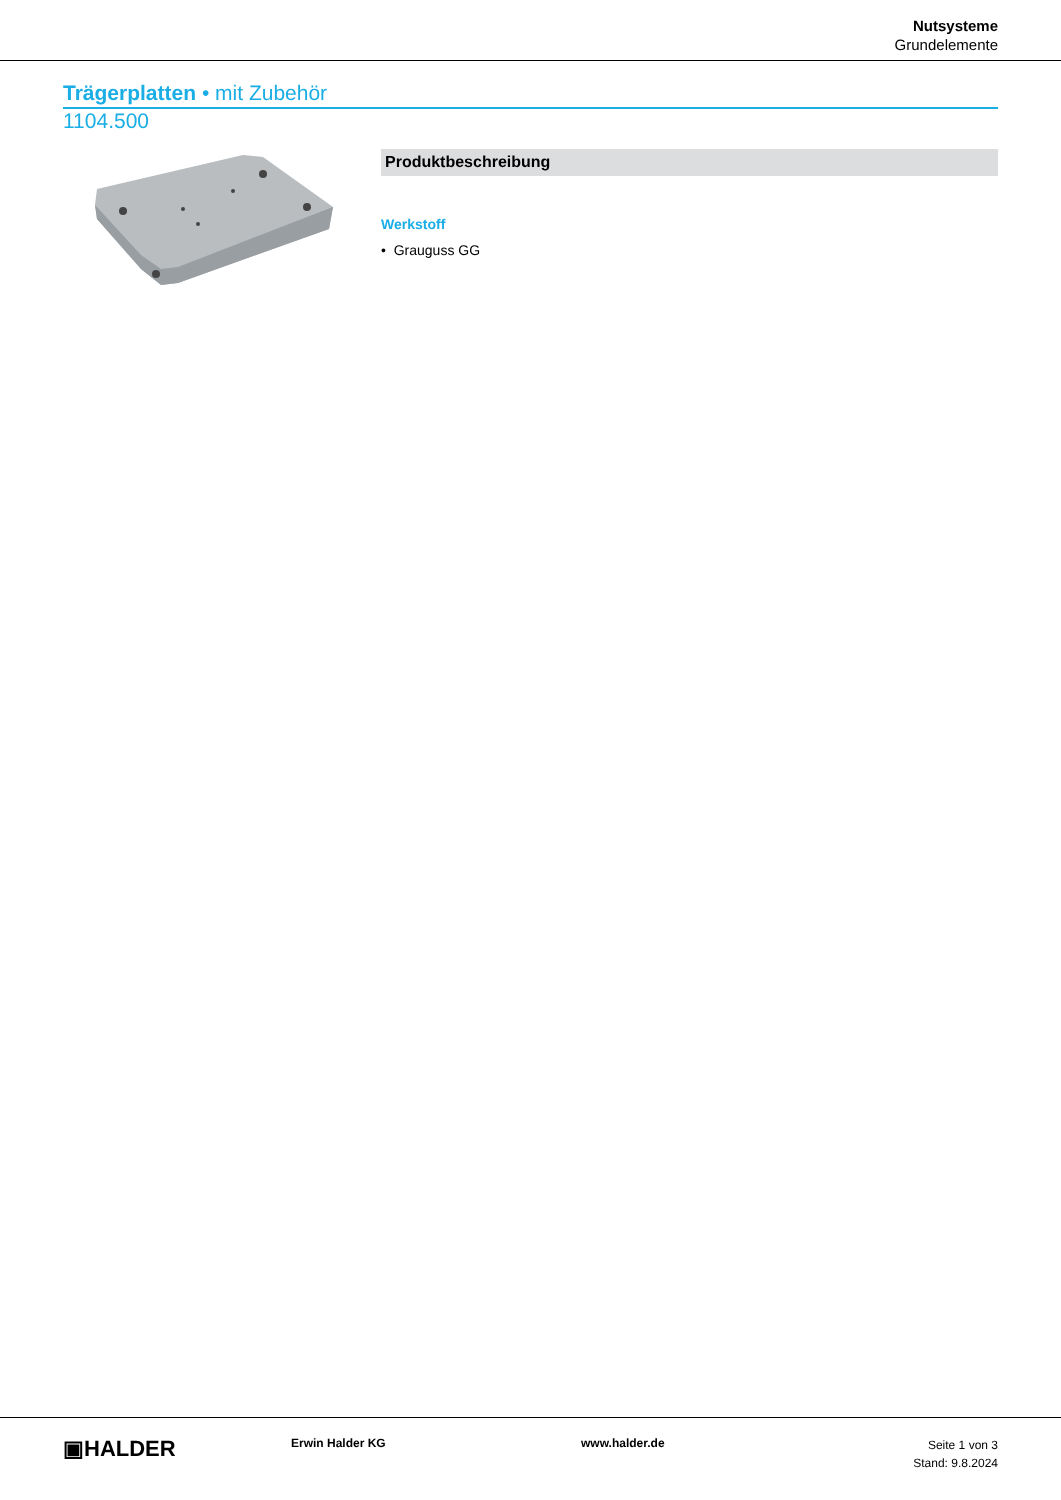Nutsysteme
Grundelemente
Trägerplatten • mit Zubehör
1104.500
Produktbeschreibung
Werkstoff
• Grauguss GG
▣HALDER
Erwin Halder KG www.halder.de
Seite 1 von 3
Stand: 9.8.2024